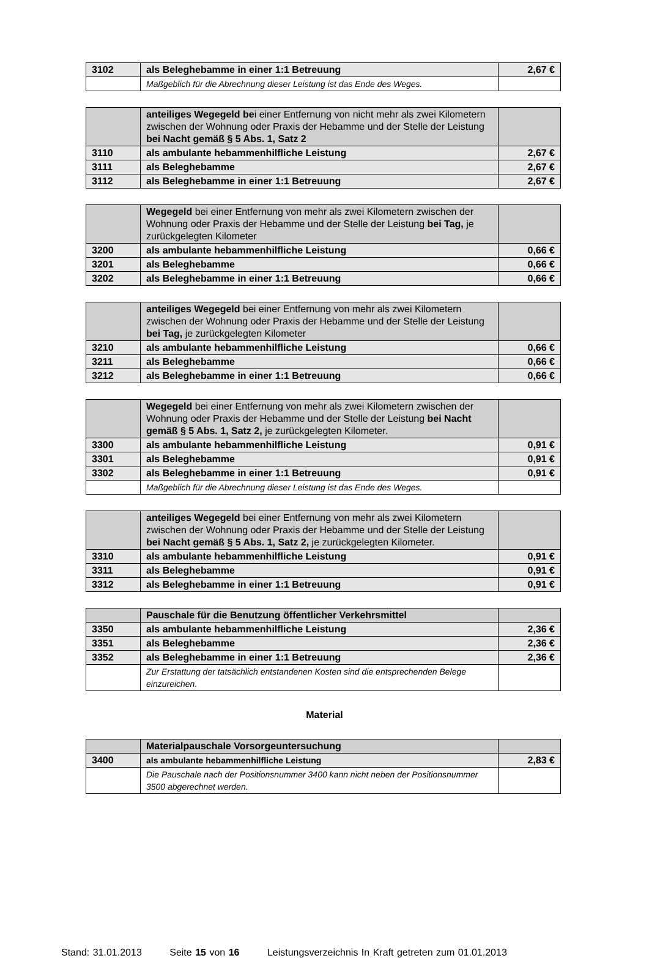| 3102 | als Beleghebamme in einer 1:1 Betreuung | 2,67 € |
| | Maßgeblich für die Abrechnung dieser Leistung ist das Ende des Weges. | |
| | anteiliges Wegegeld be i einer Entfernung von nicht mehr als zwei Kilometern zwischen der Wohnung oder Praxis der Hebamme und der Stelle der Leistung bei Nacht gemäß § 5 Abs. 1, Satz 2 | |
| 3110 | als ambulante hebammenhilfliche Leistung | 2,67 € |
| 3111 | als Beleghebamme | 2,67 € |
| 3112 | als Beleghebamme in einer 1:1 Betreuung | 2,67 € |
| | Wegegeld bei einer Entfernung von mehr als zwei Kilometern zwischen der Wohnung oder Praxis der Hebamme und der Stelle der Leistung bei Tag, je zurückgelegten Kilometer | |
| 3200 | als ambulante hebammenhilfliche Leistung | 0,66 € |
| 3201 | als Beleghebamme | 0,66 € |
| 3202 | als Beleghebamme in einer 1:1 Betreuung | 0,66 € |
| | anteiliges Wegegeld bei einer Entfernung von mehr als zwei Kilometern zwischen der Wohnung oder Praxis der Hebamme und der Stelle der Leistung bei Tag, je zurückgelegten Kilometer | |
| 3210 | als ambulante hebammenhilfliche Leistung | 0,66 € |
| 3211 | als Beleghebamme | 0,66 € |
| 3212 | als Beleghebamme in einer 1:1 Betreuung | 0,66 € |
| | Wegegeld bei einer Entfernung von mehr als zwei Kilometern zwischen der Wohnung oder Praxis der Hebamme und der Stelle der Leistung bei Nacht gemäß § 5 Abs. 1, Satz 2, je zurückgelegten Kilometer. | |
| 3300 | als ambulante hebammenhilfliche Leistung | 0,91 € |
| 3301 | als Beleghebamme | 0,91 € |
| 3302 | als Beleghebamme in einer 1:1 Betreuung | 0,91 € |
| | Maßgeblich für die Abrechnung dieser Leistung ist das Ende des Weges. | |
| | anteiliges Wegegeld bei einer Entfernung von mehr als zwei Kilometern zwischen der Wohnung oder Praxis der Hebamme und der Stelle der Leistung bei Nacht gemäß § 5 Abs. 1, Satz 2, je zurückgelegten Kilometer. | |
| 3310 | als ambulante hebammenhilfliche Leistung | 0,91 € |
| 3311 | als Beleghebamme | 0,91 € |
| 3312 | als Beleghebamme in einer 1:1 Betreuung | 0,91 € |
| | Pauschale für die Benutzung öffentlicher Verkehrsmittel | |
| 3350 | als ambulante hebammenhilfliche Leistung | 2,36 € |
| 3351 | als Beleghebamme | 2,36 € |
| 3352 | als Beleghebamme in einer 1:1 Betreuung | 2,36 € |
| | Zur Erstattung der tatsächlich entstandenen Kosten sind die entsprechenden Belege einzureichen. | |
Material
| | Materialpauschale Vorsorgeuntersuchung | |
| 3400 | als ambulante hebammenhilfliche Leistung | 2,83 € |
| | Die Pauschale nach der Positionsnummer 3400 kann nicht neben der Positionsnummer 3500 abgerechnet werden. | |
Stand: 31.01.2013 Seite 15 von 16 Leistungsverzeichnis In Kraft getreten zum 01.01.2013